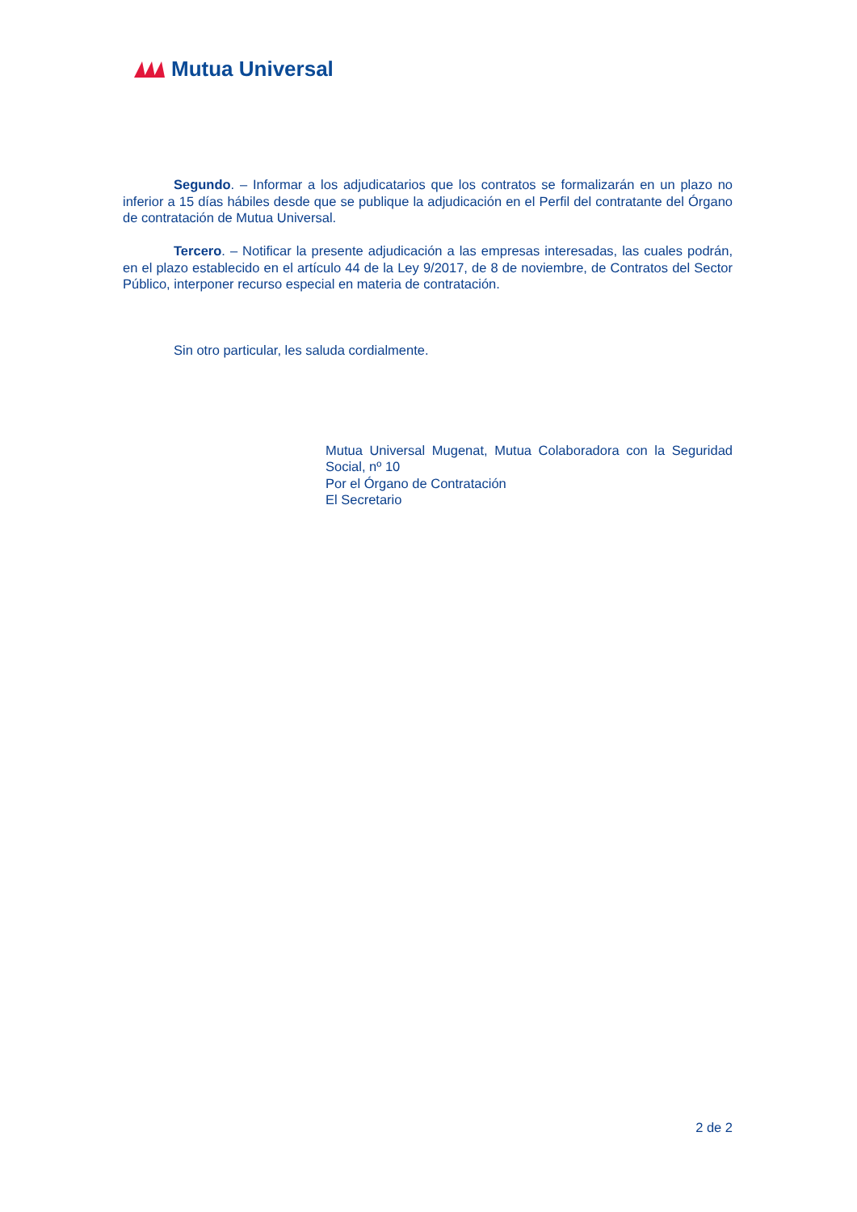Mutua Universal
Segundo. – Informar a los adjudicatarios que los contratos se formalizarán en un plazo no inferior a 15 días hábiles desde que se publique la adjudicación en el Perfil del contratante del Órgano de contratación de Mutua Universal.
Tercero. – Notificar la presente adjudicación a las empresas interesadas, las cuales podrán, en el plazo establecido en el artículo 44 de la Ley 9/2017, de 8 de noviembre, de Contratos del Sector Público, interponer recurso especial en materia de contratación.
Sin otro particular, les saluda cordialmente.
Mutua Universal Mugenat, Mutua Colaboradora con la Seguridad Social, nº 10
Por el Órgano de Contratación
El Secretario
2 de 2